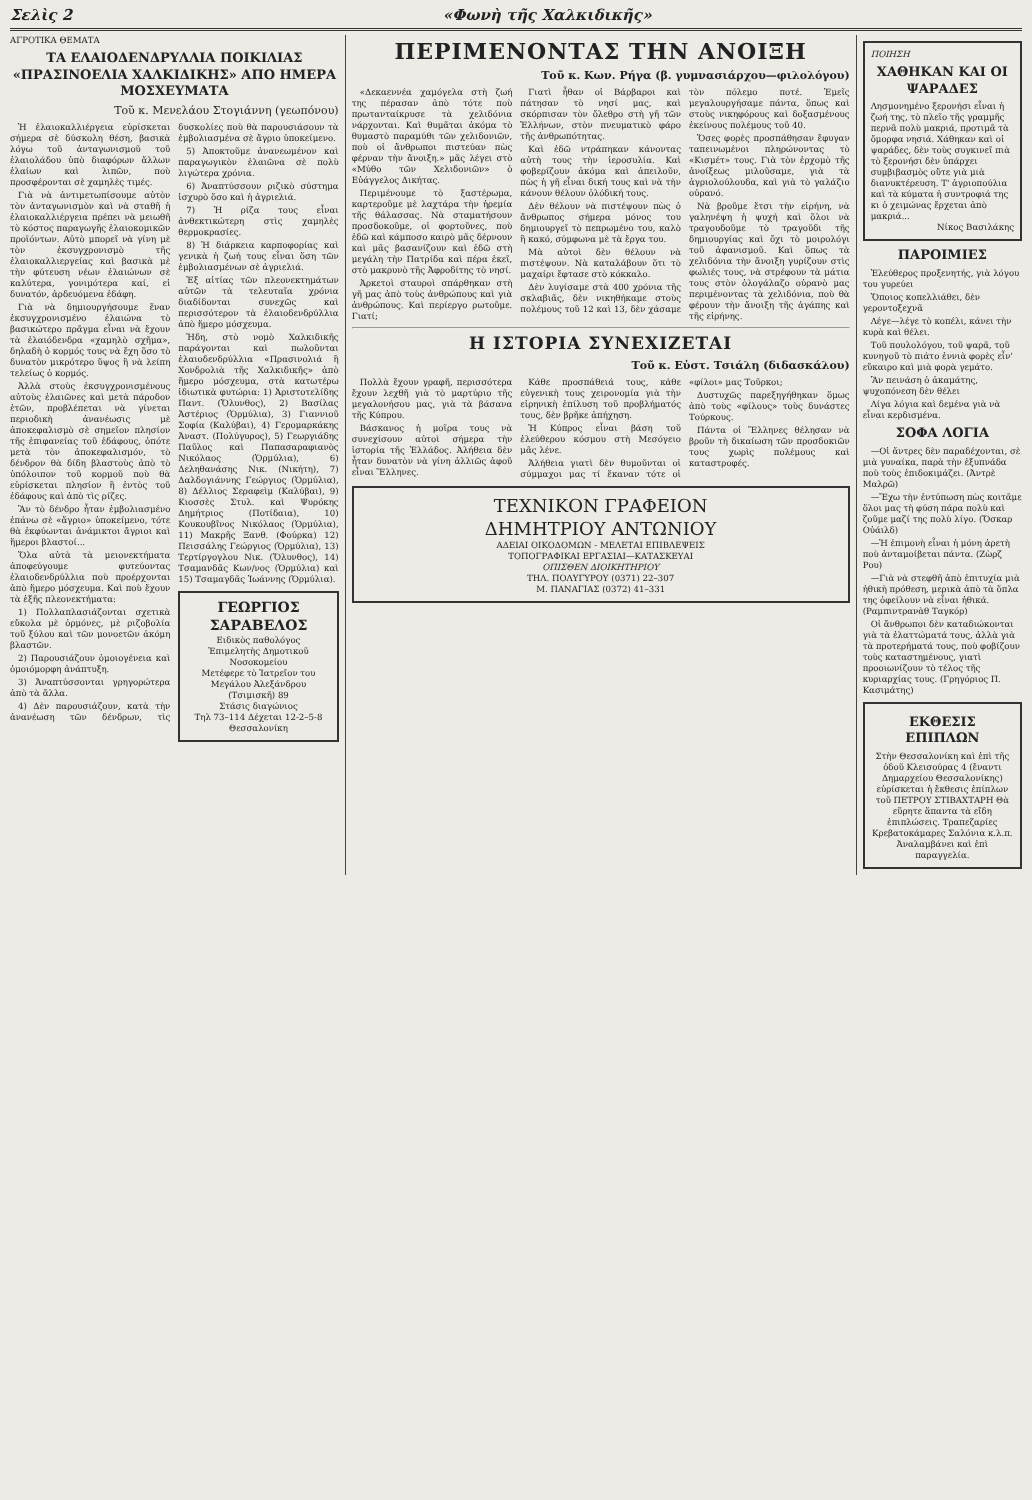Σελὶς 2 «Φωνὴ τῆς Χαλκιδικῆς»
ΑΓΡΟΤΙΚΑ ΘΕΜΑΤΑ
ΤΑ ΕΛΑΙΟΔΕΝΔΡΥΛΛΙΑ ΠΟΙΚΙΛΙΑΣ «ΠΡΑΣΙΝΟΕΛΙΑ ΧΑΛΚΙΔΙΚΗΣ» ΑΠΟ ΗΜΕΡΑ ΜΟΣΧΕΥΜΑΤΑ
Τοῦ κ. Μενελάου Στογιάννη (γεωπόνου)
Ἡ ἐλαιοκαλλιέργεια εὑρίσκεται σήμερα σὲ δύσκολη θέση, βασικὰ λόγω τοῦ ἀνταγωνισμοῦ τοῦ ἐλαιολάδου ὑπὸ διαφόρων ἄλλων ἐλαίων καὶ λιπῶν, ποὺ προσφέρονται σὲ χαμηλὲς τιμές.
Γιὰ νὰ ἀντιμετωπίσουμε αὐτὸν τὸν ἀνταγωνισμὸν καὶ νὰ σταθῆ ἡ ἐλαιοκαλλιέργεια πρέπει νὰ μειωθῆ τὸ κόστος παραγωγῆς ἐλαιοκομικῶν προϊόντων. Αὐτὸ μπορεῖ νὰ γίνη μὲ τὸν ἐκσυγχρονισμὸ τῆς ἐλαιοκαλλιεργείας καὶ βασικὰ μὲ τὴν φύτευση νέων ἐλαιώνων σὲ καλύτερα, γονιμότερα καί, εἰ δυνατόν, ἀρδευόμενα ἐδάφη.
Γιὰ νὰ δημιουργήσουμε ἕναν ἐκσυγχρονισμένο ἐλαιώνα τὸ βασικώτερο πρᾶγμα εἶναι νὰ ἔχουν τὰ ἐλαιόδενδρα «χαμηλὸ σχῆμα», δηλαδὴ ὁ κορμός τους νὰ ἔχη ὅσο τὸ δυνατὸν μικρότερο ὕψος ἢ νὰ λείπη τελείως ὁ κορμός.
Ἀλλὰ στοὺς ἐκσυγχρονισμένους αὐτοὺς ἐλαιῶνες καὶ μετὰ πάροδον ἐτῶν, προβλέπεται νὰ γίνεται περιοδικὴ ἀνανέωσις μὲ ἀποκεφαλισμὸ σὲ σημεῖον πλησίον τῆς ἐπιφανείας τοῦ ἐδάφους, ὁπότε μετὰ τὸν ἀποκεφαλισμόν, τὸ δένδρον θὰ δίδη βλαστοὺς ἀπὸ τὸ ὑπόλοιπον τοῦ κορμοῦ ποὺ θὰ εὑρίσκεται πλησίον ἢ ἐντὸς τοῦ ἐδάφους καὶ ἀπὸ τὶς ρίζες.
Ἂν τὸ δένδρο ἦταν ἐμβολιασμένο ἐπάνω σὲ «ἄγριο» ὑποκείμενο, τότε θὰ ἐκφύωνται ἀνάμικτοι ἄγριοι καὶ ἥμεροι βλαστοί...
Ὅλα αὐτὰ τὰ μειονεκτήματα ἀποφεύγουμε φυτεύοντας ἐλαιοδενδρύλλια ποὺ προέρχονται ἀπὸ ἥμερο μόσχευμα. Καὶ ποὺ ἔχουν τὰ ἑξῆς πλεονεκτήματα:
1) Πολλαπλασιάζονται σχετικὰ εὔκολα μὲ ὁρμόνες, μὲ ριζοβολία τοῦ ξύλου καὶ τῶν μονοετῶν ἀκόμη βλαστῶν.
2) Παρουσιάζουν ὁμοιογένεια καὶ ὁμοιόμορφη ἀνάπτυξη.
3) Ἀναπτύσσονται γρηγορώτερα ἀπὸ τὰ ἄλλα.
4) Δὲν παρουσιάζουν, κατὰ τὴν ἀνανέωση τῶν δένδρων, τὶς δυσκολίες ποὺ θὰ παρουσιάσουν τὰ ἐμβολιασμένα σὲ ἄγριο ὑποκείμενο.
5) Ἀποκτοῦμε ἀνανεωμένον καὶ παραγωγικὸν ἐλαιῶνα σὲ πολὺ λιγώτερα χρόνια.
6) Ἀναπτύσσουν ριζικὸ σύστημα ἰσχυρὸ ὅσο καὶ ἡ ἀγριελιά.
7) Ἡ ρίζα τους εἶναι ἀνθεκτικώτερη στὶς χαμηλὲς θερμοκρασίες.
8) Ἡ διάρκεια καρποφορίας καὶ γενικὰ ἡ ζωή τους εἶναι ὅση τῶν ἐμβολιασμένων σὲ ἀγριελιά.
Ἐξ αἰτίας τῶν πλεονεκτημάτων αὐτῶν τὰ τελευταῖα χρόνια διαδίδονται συνεχῶς καὶ περισσότερον τὰ ἐλαιοδενδρύλλια ἀπὸ ἥμερο μόσχευμα.
Ἠδη, στὸ νομὸ Χαλκιδικῆς παράγονται καὶ πωλοῦνται ἐλαιοδενδρύλλια «Πρασινολιά ἢ Χονδρολιὰ τῆς Χαλκιδικῆς» ἀπὸ ἥμερο μόσχευμα, στὰ κατωτέρω ἰδιωτικὰ φυτώρια: 1) Ἀριστοτελίδης Παντ. (Ὄλυνθος), 2) Βασίλας Ἀστέριος (Ὁρμύλια), 3) Γιαννιοῦ Σοφία (Καλύβαι), 4) Γερομαρκάκης Ἀναστ. (Πολύγυρος), 5) Γεωργιάδης Παῦλος καὶ Παπασαραφιανὸς Νικόλαος (Ὁρμύλια), 6) Δεληθανάσης Νικ. (Νικήτη), 7) Δαλδογιάννης Γεώργιος (Ὁρμύλια), 8) Δέλλιος Σεραφεὶμ (Καλύβαι), 9) Κιοσσὲς Στυλ. καὶ Ψυρόκης Δημήτριος (Ποτίδαια), 10) Κουκουβῖνος Νικόλαος (Ὁρμύλια), 11) Μακρῆς Ξανθ. (Φούρκα) 12) Πεισσάλης Γεώργιος (Ὁρμύλια), 13) Τερτίργογλου Νικ. (Ὄλυνθος), 14) Τσαμανδᾶς Κων/νος (Ὁρμύλια) καὶ 15) Τσαμαγδᾶς Ἰωάννης (Ὁρμύλια).
ΓΕΩΡΓΙΟΣ ΣΑΡΑΒΕΛΟΣ
Ειδικὸς παθολόγος
Ἐπιμελητὴς Δημοτικοῦ Νοσοκομείου
Μετέφερε τὸ Ἰατρεῖον του Μεγάλου Ἀλεξάνδρου (Τσιμισκῆ) 89
Στάσις διαγώνιος
Τηλ 73–114 Δέχεται 12-2–5-8
Θεσσαλονίκη
ΠΕΡΙΜΕΝΟΝΤΑΣ ΤΗΝ ΑΝΟΙΞΗ
Τοῦ κ. Κων. Ρήγα (β. γυμνασιάρχου—φιλολόγου)
«Δεκαεννέα χαμόγελα στὴ ζωή της πέρασαν ἀπὸ τότε ποὺ πρωτανταίκρυσε τὰ χελιδόνια νάρχονται. Καὶ θυμᾶται ἀκόμα τὸ θυμαστὸ παραμύθι τῶν χελιδονιῶν, ποὺ οἱ ἄνθρωποι πιστεύαν πὼς φέρναν τὴν ἄνοιξη.» μᾶς λέγει στὸ «Μύθο τῶν Χελιδονιῶν» ὁ Εὐάγγελος Δικήτας.
Περιμένουμε τὸ ξαστέρωμα, καρτεροῦμε μὲ λαχτάρα τὴν ἠρεμία τῆς θάλασσας. Νὰ σταματήσουν προσδοκοῦμε, οἱ φορτοῦνες, ποὺ ἐδῶ καὶ κάμποσο καιρὸ μᾶς δέρνουν καὶ μᾶς βασανίζουν καὶ ἐδῶ στὴ μεγάλη τὴν Πατρίδα καὶ πέρα ἐκεῖ, στὸ μακρυνὸ τῆς Ἀφροδίτης τὸ νησί.
Ἀρκετοὶ σταυροὶ σπάρθηκαν στὴ γῆ μας ἀπὸ τοὺς ἀνθρώπους καὶ γιὰ ἀνθρώπους. Καὶ περίεργο ρωτοῦμε. Γιατί;
Γιατὶ ἦθαν οἱ Βάρβαροι καὶ πάτησαν τὸ νησί μας, καὶ σκόρπισαν τὸν ὄλεθρο στὴ γῆ τῶν Ἑλλήνων, στὸν πνευματικὸ φάρο τῆς ἀνθρωπότητας.
Καὶ ἐδῶ ντράπηκαν κάνοντας αὐτὴ τους τὴν ἱεροσυλία. Καὶ φοβερίζουν ἀκόμα καὶ ἀπειλοῦν, πὼς ἡ γῆ εἶναι δική τους καὶ νὰ τὴν κάνουν θέλουν ὁλόδική τους.
Δὲν θέλουν νὰ πιστέψουν πὼς ὁ ἄνθρωπος σήμερα μόνος του δημιουργεῖ τὸ πεπρωμένο του, καλὸ ἢ κακό, σύμφωνα μὲ τὰ ἔργα του.
Μὰ αὐτοὶ δὲν θέλουν νὰ πιστέψουν. Νὰ καταλάβουν ὅτι τὸ μαχαίρι ἔφτασε στὸ κόκκαλο.
Δὲν λυγίσαμε στὰ 400 χρόνια τῆς σκλαβιᾶς, δὲν νικηθήκαμε στοὺς πολέμους τοῦ 12 καὶ 13, δὲν χάσαμε τὸν πόλεμο ποτέ. Ἐμεῖς μεγαλουργήσαμε πάντα, ὅπως καὶ στοὺς νικηφόρους καὶ δοξασμένους ἐκείνους πολέμους τοῦ 40.
Ὅσες φορὲς προσπάθησαν ἔφυγαν ταπεινωμένοι πληρώνοντας τὸ «Κισμέτ» τους. Γιὰ τὸν ἐρχομὸ τῆς ἀνοίξεως μιλοῦσαμε, γιὰ τὰ ἀγριολούλουδα, καὶ γιὰ τὸ γαλάζιο οὐρανό.
Νὰ βροῦμε ἔτσι τὴν εἰρήνη, νὰ γαληνέψη ἡ ψυχή καὶ ὅλοι νὰ τραγουδοῦμε τὸ τραγοῦδι τῆς δημιουργίας καὶ ὄχι τὸ μοιρολόγι τοῦ ἀφανισμοῦ. Καὶ ὅπως τὰ χελιδόνια τὴν ἄνοιξη γυρίζουν στὶς φωλιές τους, νὰ στρέφουν τὰ μάτια τους στὸν ὁλογάλαζο οὐρανὸ μας περιμένοντας τὰ χελιδόνια, ποὺ θὰ φέρουν τὴν ἄνοιξη τῆς ἀγάπης καὶ τῆς εἰρήνης.
Η ΙΣΤΟΡΙΑ ΣΥΝΕΧΙΖΕΤΑΙ
Τοῦ κ. Εὐστ. Τσιάλη (διδασκάλου)
Πολλὰ ἔχουν γραφῆ, περισσότερα ἔχουν λεχθῆ γιὰ τὸ μαρτύριο τῆς μεγαλονήσου μας, γιὰ τὰ βάσανα τῆς Κύπρου.
Βάσκανος ἡ μοῖρα τους νὰ συνεχίσουν αὐτοὶ σήμερα τὴν ἱστορία τῆς Ἑλλάδος. Ἀλήθεια δὲν ἦταν δυνατὸν νὰ γίνη ἀλλιῶς ἀφοῦ εἶναι Ἕλληνες.
Κάθε προσπάθειά τους, κάθε εὐγενικὴ τους χειρονομία γιὰ τὴν εἰρηνικὴ ἐπίλυση τοῦ προβλήματός τους, δὲν βρῆκε ἀπήχηση.
Ἡ Κύπρος εἶναι βάση τοῦ ἐλεύθερου κόσμου στὴ Μεσόγειο μᾶς λένε.
Ἀλήθεια γιατὶ δὲν θυμοῦνται οἱ σύμμαχοι μας τί ἔκαναν τότε οἱ «φίλοι» μας Τοῦρκοι;
Δυστυχῶς παρεξηγήθηκαν ὅμως ἀπὸ τοὺς «φίλους» τοὺς δυνάστες Τούρκους.
Πάντα οἱ Ἕλληνες θέλησαν νὰ βροῦν τὴ δικαίωση τῶν προσδοκιῶν τους χωρὶς πολέμους καὶ καταστροφές.
ΤΕΧΝΙΚΟΝ ΓΡΑΦΕΙΟΝ
ΔΗΜΗΤΡΙΟΥ ΑΝΤΩΝΙΟΥ
ΑΔΕΙΑΙ ΟΙΚΟΔΟΜΩΝ - ΜΕΛΕΤΑΙ ΕΠΙΒΛΕΨΕΙΣ
ΤΟΠΟΓΡΑΦΙΚΑΙ ΕΡΓΑΣΙΑΙ—ΚΑΤΑΣΚΕΥΑΙ
ΟΠΙΣΘΕΝ ΔΙΟΙΚΗΤΗΡΙΟΥ
ΤΗΛ. ΠΟΛΥΓΥΡΟΥ (0371) 22–307
Μ. ΠΑΝΑΓΙΑΣ (0372) 41–331
ΠΟΙΗΣΗ
ΧΑΘΗΚΑΝ ΚΑΙ ΟΙ ΨΑΡΑΔΕΣ
Λησμονημένο ξερονήσι εἶναι ἡ ζωή της, τὸ πλεῖο τῆς γραμμῆς περνᾶ πολὺ μακριά, προτιμᾶ τὰ ὄμορφα νησιά. Χάθηκαν καὶ οἱ ψαράδες, δὲν τοὺς συγκινεῖ πιὰ τὸ ξερονήσι δὲν ὑπάρχει συμβιβασμὸς οὔτε γιὰ μιὰ διανυκτέρευση. Τ' ἀγριοπούλια καὶ τὰ κύματα ἡ συντροφιά της κι ὁ χειμώνας ἔρχεται ἀπὸ μακριά...
Νίκος Βασιλάκης
ΠΑΡΟΙΜΙΕΣ
Ἐλεύθερος προξενητής, γιὰ λόγου του γυρεύει
Ὅποιος κοπελλιάθει, δὲν γεροντοξεχνᾶ
Λέγε—λέγε τὸ κοπέλι, κάνει τὴν κυρὰ καὶ θέλει.
Τοῦ πουλολόγου, τοῦ ψαρᾶ, τοῦ κυνηγοῦ τὸ πιάτο ἐννιὰ φορὲς εἶν' εὔκαιρο καὶ μιὰ φορὰ γεμάτο.
Ἂν πεινάση ὁ ἀκαμάτης, ψυχοπόνεση δὲν θέλει
Λίγα λόγια καὶ δεμένα γιὰ νὰ εἶναι κερδισμένα.
ΣΟΦΑ ΛΟΓΙΑ
—Οἱ ἄντρες δὲν παραδέχονται, σὲ μιὰ γυναίκα, παρὰ τὴν ἐξυπνάδα ποὺ τοὺς ἐπιδοκιμάζει. (Ἀντρὲ Μαλρῶ)
—Ἔχω τὴν ἐντύπωση πὼς κοιτᾶμε ὅλοι μας τὴ φύση πάρα πολὺ καὶ ζοῦμε μαζί της πολὺ λίγο. (Ὄσκαρ Οὐάιλδ)
—Ἡ ἐπιμονὴ εἶναι ἡ μόνη ἀρετὴ ποὺ ἀνταμοίβεται πάντα. (Ζὼρζ Ρου)
—Γιὰ νὰ στεφθῆ ἀπὸ ἐπιτυχία μιὰ ἠθικὴ πρόθεση, μερικὰ ἀπὸ τὰ ὅπλα της ὀφείλουν νὰ εἶναι ἠθικά. (Ραμπιντρανὰθ Ταγκόρ)
Οἱ ἄνθρωποι δὲν καταδιώκονται γιὰ τὰ ἐλαττώματά τους, ἀλλὰ γιὰ τὰ προτερήματά τους, ποὺ φοβίζουν τοὺς καταστημένους, γιατὶ προοιωνίζουν τὸ τέλος τῆς κυριαρχίας τους. (Γρηγόριος Π. Κασιμάτης)
ΕΚΘΕΣΙΣ ΕΠΙΠΛΩΝ
Στὴν Θεσσαλονίκη καὶ ἐπὶ τῆς ὁδοῦ Κλεισούρας 4 (ἔναντι Δημαρχείου Θεσσαλονίκης) εὑρίσκεται ἡ ἔκθεσις ἐπίπλων τοῦ ΠΕΤΡΟΥ ΣΤΙΒΑΧΤΑΡΗ Θὰ εὕρητε ἅπαντα τὰ εἴδη ἐπιπλώσεις. Τραπεζαρίες Κρεβατοκάμαρες Σαλόνια κ.λ.π. Ἀναλαμβάνει καὶ ἐπὶ παραγγελία.